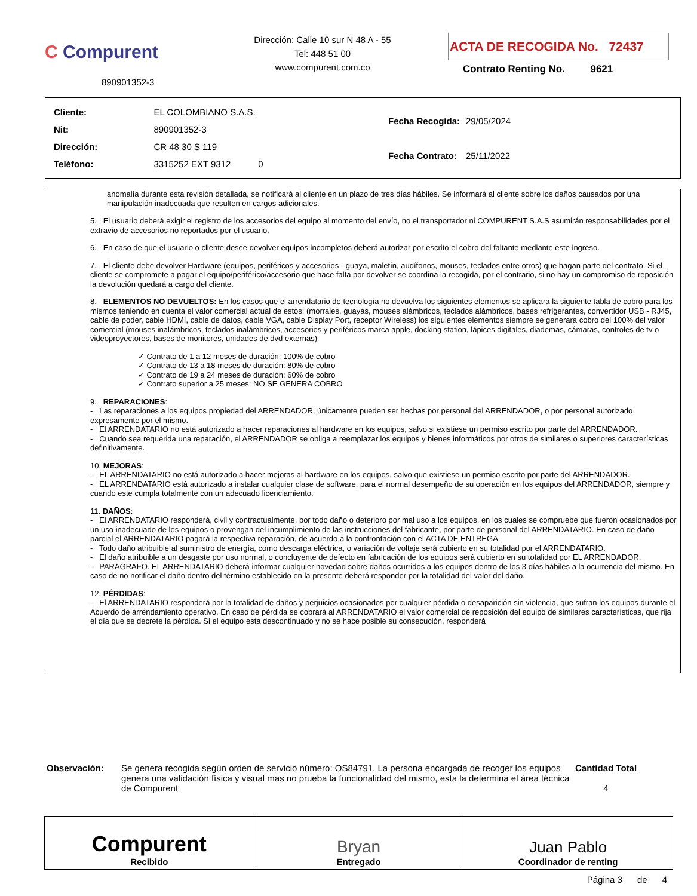C Compurent
890901352-3
Dirección: Calle 10 sur N 48 A - 55
Tel: 448 51 00
www.compurent.com.co
ACTA DE RECOGIDA No. 72437
Contrato Renting No. 9621
| Cliente: | EL COLOMBIANO S.A.S. |
| Nit: | 890901352-3 |
| Dirección: | CR 48 30 S 119 |
| Teléfono: | 3315252 EXT 9312 0 |
| Fecha Recogida: | 29/05/2024 |
| Fecha Contrato: | 25/11/2022 |
anomalía durante esta revisión detallada, se notificará al cliente en un plazo de tres días hábiles. Se informará al cliente sobre los daños causados por una manipulación inadecuada que resulten en cargos adicionales.
5. El usuario deberá exigir el registro de los accesorios del equipo al momento del envío, no el transportador ni COMPURENT S.A.S asumirán responsabilidades por el extravío de accesorios no reportados por el usuario.
6. En caso de que el usuario o cliente desee devolver equipos incompletos deberá autorizar por escrito el cobro del faltante mediante este ingreso.
7. El cliente debe devolver Hardware (equipos, periféricos y accesorios - guaya, maletín, audífonos, mouses, teclados entre otros) que hagan parte del contrato. Si el cliente se compromete a pagar el equipo/periférico/accesorio que hace falta por devolver se coordina la recogida, por el contrario, si no hay un compromiso de reposición la devolución quedará a cargo del cliente.
8. ELEMENTOS NO DEVUELTOS: En los casos que el arrendatario de tecnología no devuelva los siguientes elementos se aplicara la siguiente tabla de cobro para los mismos teniendo en cuenta el valor comercial actual de estos: (morrales, guayas, mouses alámbricos, teclados alámbricos, bases refrigerantes, convertidor USB - RJ45, cable de poder, cable HDMI, cable de datos, cable VGA, cable Display Port, receptor Wireless) los siguientes elementos siempre se generara cobro del 100% del valor comercial (mouses inalámbricos, teclados inalámbricos, accesorios y periféricos marca apple, docking station, lápices digitales, diademas, cámaras, controles de tv o videoproyectores, bases de monitores, unidades de dvd externas)
✓ Contrato de 1 a 12 meses de duración: 100% de cobro
✓ Contrato de 13 a 18 meses de duración: 80% de cobro
✓ Contrato de 19 a 24 meses de duración: 60% de cobro
✓ Contrato superior a 25 meses: NO SE GENERA COBRO
9. REPARACIONES:
- Las reparaciones a los equipos propiedad del ARRENDADOR, únicamente pueden ser hechas por personal del ARRENDADOR, o por personal autorizado expresamente por el mismo.
- El ARRENDATARIO no está autorizado a hacer reparaciones al hardware en los equipos, salvo si existiese un permiso escrito por parte del ARRENDADOR.
- Cuando sea requerida una reparación, el ARRENDADOR se obliga a reemplazar los equipos y bienes informáticos por otros de similares o superiores características definitivamente.
10. MEJORAS:
- EL ARRENDATARIO no está autorizado a hacer mejoras al hardware en los equipos, salvo que existiese un permiso escrito por parte del ARRENDADOR.
- EL ARRENDATARIO está autorizado a instalar cualquier clase de software, para el normal desempeño de su operación en los equipos del ARRENDADOR, siempre y cuando este cumpla totalmente con un adecuado licenciamiento.
11. DAÑOS:
- El ARRENDATARIO responderá, civil y contractualmente, por todo daño o deterioro por mal uso a los equipos, en los cuales se compruebe que fueron ocasionados por un uso inadecuado de los equipos o provengan del incumplimiento de las instrucciones del fabricante, por parte de personal del ARRENDATARIO. En caso de daño parcial el ARRENDATARIO pagará la respectiva reparación, de acuerdo a la confrontación con el ACTA DE ENTREGA.
- Todo daño atribuible al suministro de energía, como descarga eléctrica, o variación de voltaje será cubierto en su totalidad por el ARRENDATARIO.
- El daño atribuible a un desgaste por uso normal, o concluyente de defecto en fabricación de los equipos será cubierto en su totalidad por EL ARRENDADOR.
- PARÁGRAFO. EL ARRENDATARIO deberá informar cualquier novedad sobre daños ocurridos a los equipos dentro de los 3 días hábiles a la ocurrencia del mismo. En caso de no notificar el daño dentro del término establecido en la presente deberá responder por la totalidad del valor del daño.
12. PÉRDIDAS:
- El ARRENDATARIO responderá por la totalidad de daños y perjuicios ocasionados por cualquier pérdida o desaparición sin violencia, que sufran los equipos durante el Acuerdo de arrendamiento operativo. En caso de pérdida se cobrará al ARRENDATARIO el valor comercial de reposición del equipo de similares características, que rija el día que se decrete la pérdida. Si el equipo esta descontinuado y no se hace posible su consecución, responderá
Observación: Se genera recogida según orden de servicio número: OS84791. La persona encargada de recoger los equipos genera una validación física y visual mas no prueba la funcionalidad del mismo, esta la determina el área técnica de Compurent
Cantidad Total
4
Compurent
Recibido
Bryan
Entregado
Juan Pablo
Coordinador de renting
Página 3 de 4